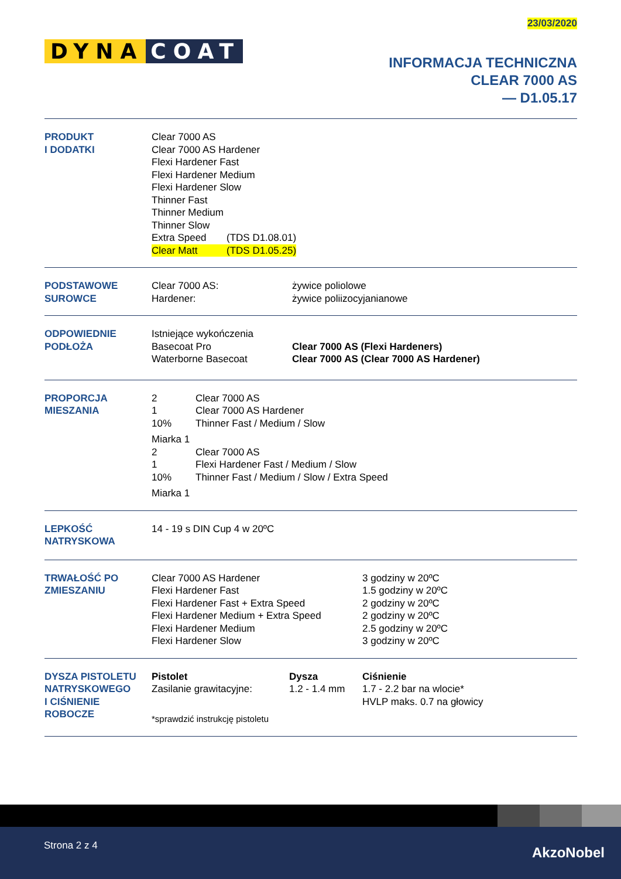23/03/2020
DYNA COAT
INFORMACJA TECHNICZNA
CLEAR 7000 AS
— D1.05.17
PRODUKT
I DODATKI
Clear 7000 AS
Clear 7000 AS Hardener
Flexi Hardener Fast
Flexi Hardener Medium
Flexi Hardener Slow
Thinner Fast
Thinner Medium
Thinner Slow
| Extra Speed | (TDS D1.08.01) |
| Clear Matt | (TDS D1.05.25) |
PODSTAWOWE
SUROWCE
| Clear 7000 AS: | żywice poliolowe |
| Hardener: | żywice poliizocyjanianowe |
ODPOWIEDNIE
PODŁOŻA
| Istniejące wykończenia | |
| Basecoat Pro | Clear 7000 AS (Flexi Hardeners) |
| Waterborne Basecoat | Clear 7000 AS (Clear 7000 AS Hardener) |
PROPORCJA
MIESZANIA
| 2 | Clear 7000 AS |
| 1 | Clear 7000 AS Hardener |
| 10% | Thinner Fast / Medium / Slow |
| Miarka 1 | |
| 2 | Clear 7000 AS |
| 1 | Flexi Hardener Fast / Medium / Slow |
| 10% | Thinner Fast / Medium / Slow / Extra Speed |
| Miarka 1 | |
LEPKOŚĆ
NATRYSKOWA
14 - 19 s DIN Cup 4 w 20ºC
TRWAŁOŚĆ PO
ZMIESZANIU
| Clear 7000 AS Hardener | 3 godziny w 20ºC |
| Flexi Hardener Fast | 1.5 godziny w 20ºC |
| Flexi Hardener Fast + Extra Speed | 2 godziny w 20ºC |
| Flexi Hardener Medium + Extra Speed | 2 godziny w 20ºC |
| Flexi Hardener Medium | 2.5 godziny w 20ºC |
| Flexi Hardener Slow | 3 godziny w 20ºC |
DYSZA PISTOLETU
NATRYSKOWEGO
I CIŚNIENIE
ROBOCZE
| Pistolet | Dysza | Ciśnienie |
| Zasilanie grawitacyjne: | 1.2 - 1.4 mm | 1.7 - 2.2 bar na wlocie* HVLP maks. 0.7 na głowicy |
| *sprawdzić instrukcję pistoletu | | |
Strona 2 z 4 AkzoNobel